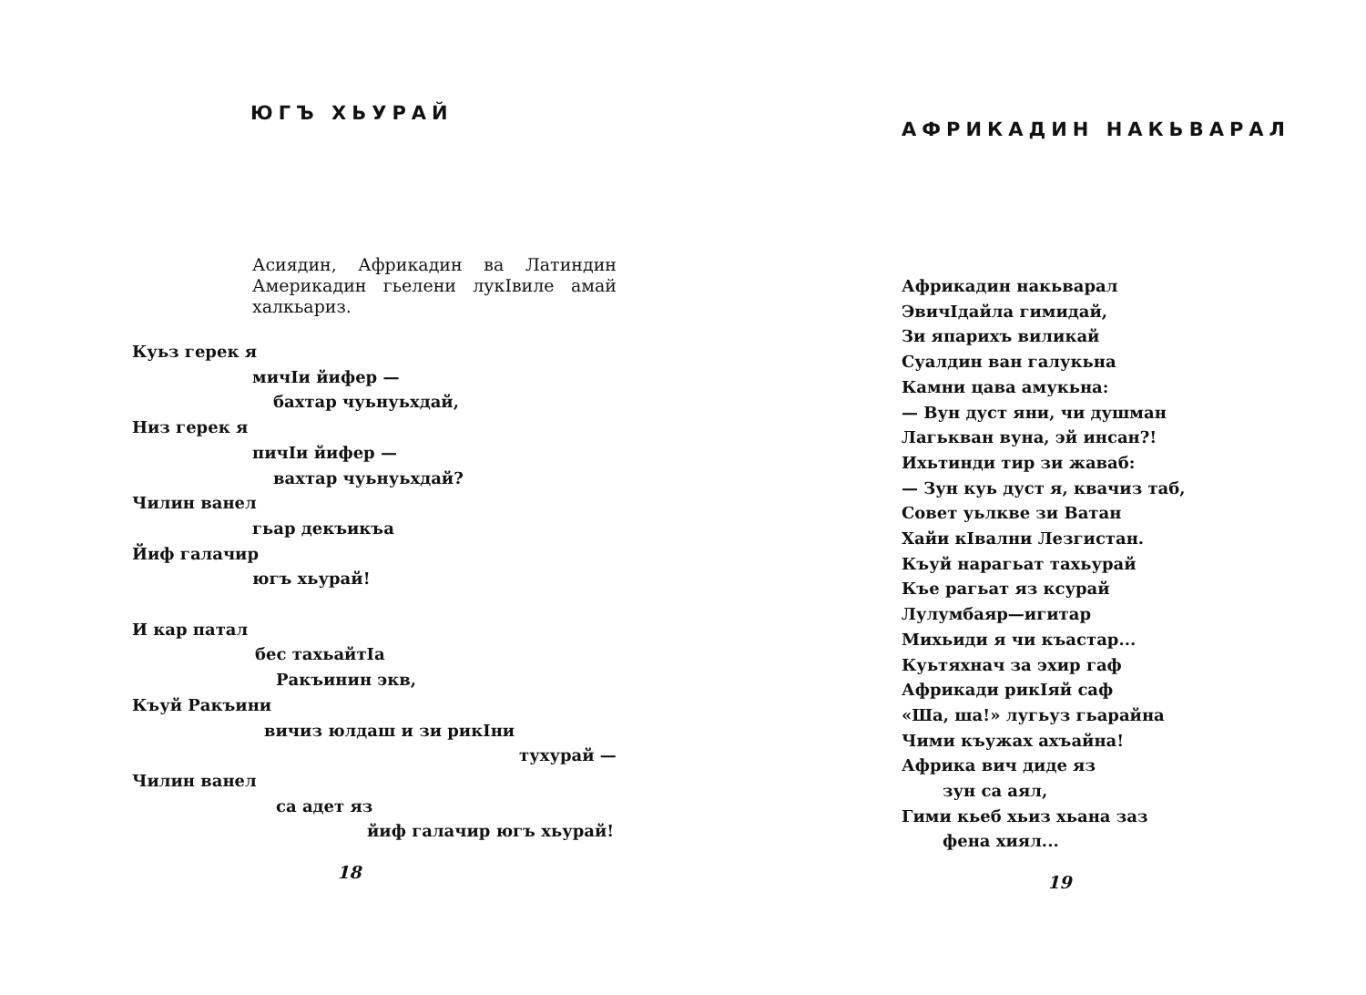ЮГЪ ХЬУРАЙ
Асиядин, Африкадин ва Латиндин Америкадин гьелени лукIвиле амай халкьариз.
Куьз герек я
мичIи йифер —
бахтар чуьнуьхдай,
Низ герек я
пичIи йифер —
вахтар чуьнуьхдай?
Чилин ванел
гьар декъикъа
Йиф галачир
югъ хьурай!
И кар патал
бес тахьайтIа
Ракъинин экв,
Къуй Ракъини
вичиз юлдаш и зи рикIни
тухурай —
Чилин ванел
са адет яз
йиф галачир югъ хьурай!
18
АФРИКАДИН НАКЬВАРАЛ
Африкадин накьварал
ЭвичIдайла гимидай,
Зи япарихъ виликай
Суалдин ван галукьна
Камни цава амукьна:
— Вун дуст яни, чи душман
Лагькван вуна, эй инсан?!
Ихьтинди тир зи жаваб:
— Зун куь дуст я, квачиз таб,
Совет уьлкве зи Ватан
Хайи кIвални Лезгистан.
Къуй нарагьат тахьурай
Къе рагьат яз ксурай
Лулумбаяр—игитар
Михьиди я чи къастар...
Куьтяхнач за эхир гаф
Африкади рикIяй саф
«Ша, ша!» лугьуз гьарайна
Чими къужах ахъайна!
Африка вич диде яз
зун са аял,
Гими кьеб хьиз хьана заз
фена хиял...
19